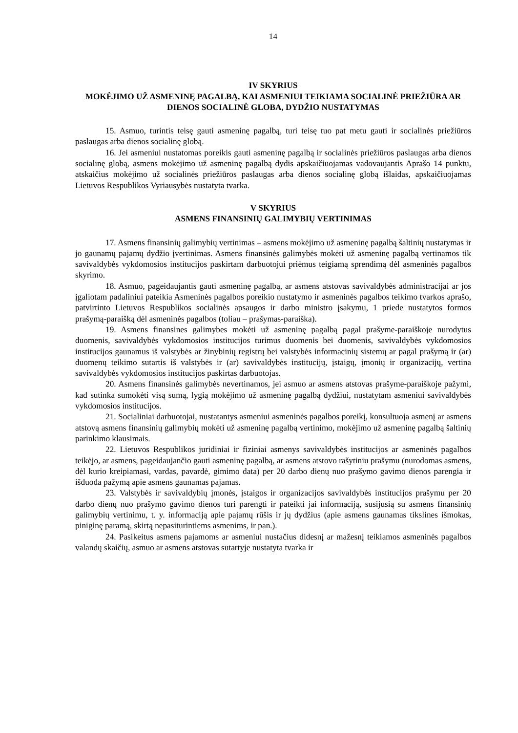14
IV SKYRIUS
MOKĖJIMO UŽ ASMENINĘ PAGALBĄ, KAI ASMENIUI TEIKIAMA SOCIALINĖ PRIEŽIŪRA AR DIENOS SOCIALINĖ GLOBA, DYDŽIO NUSTATYMAS
15. Asmuo, turintis teisę gauti asmeninę pagalbą, turi teisę tuo pat metu gauti ir socialinės priežiūros paslaugas arba dienos socialinę globą.
16. Jei asmeniui nustatomas poreikis gauti asmeninę pagalbą ir socialinės priežiūros paslaugas arba dienos socialinę globą, asmens mokėjimo už asmeninę pagalbą dydis apskaičiuojamas vadovaujantis Aprašo 14 punktu, atskaičius mokėjimo už socialinės priežiūros paslaugas arba dienos socialinę globą išlaidas, apskaičiuojamas Lietuvos Respublikos Vyriausybės nustatyta tvarka.
V SKYRIUS
ASMENS FINANSINIŲ GALIMYBIŲ VERTINIMAS
17. Asmens finansinių galimybių vertinimas – asmens mokėjimo už asmeninę pagalbą šaltinių nustatymas ir jo gaunamų pajamų dydžio įvertinimas. Asmens finansinės galimybės mokėti už asmeninę pagalbą vertinamos tik savivaldybės vykdomosios institucijos paskirtam darbuotojui priėmus teigiamą sprendimą dėl asmeninės pagalbos skyrimo.
18. Asmuo, pageidaujantis gauti asmeninę pagalbą, ar asmens atstovas savivaldybės administracijai ar jos įgaliotam padaliniui pateikia Asmeninės pagalbos poreikio nustatymo ir asmeninės pagalbos teikimo tvarkos aprašo, patvirtinto Lietuvos Respublikos socialinės apsaugos ir darbo ministro įsakymu, 1 priede nustatytos formos prašymą-paraišką dėl asmeninės pagalbos (toliau – prašymas-paraiška).
19. Asmens finansines galimybes mokėti už asmeninę pagalbą pagal prašyme-paraiškoje nurodytus duomenis, savivaldybės vykdomosios institucijos turimus duomenis bei duomenis, savivaldybės vykdomosios institucijos gaunamus iš valstybės ar žinybinių registrų bei valstybės informacinių sistemų ar pagal prašymą ir (ar) duomenų teikimo sutartis iš valstybės ir (ar) savivaldybės institucijų, įstaigų, įmonių ir organizacijų, vertina savivaldybės vykdomosios institucijos paskirtas darbuotojas.
20. Asmens finansinės galimybės nevertinamos, jei asmuo ar asmens atstovas prašyme-paraiškoje pažymi, kad sutinka sumokėti visą sumą, lygią mokėjimo už asmeninę pagalbą dydžiui, nustatytam asmeniui savivaldybės vykdomosios institucijos.
21. Socialiniai darbuotojai, nustatantys asmeniui asmeninės pagalbos poreikį, konsultuoja asmenį ar asmens atstovą asmens finansinių galimybių mokėti už asmeninę pagalbą vertinimo, mokėjimo už asmeninę pagalbą šaltinių parinkimo klausimais.
22. Lietuvos Respublikos juridiniai ir fiziniai asmenys savivaldybės institucijos ar asmeninės pagalbos teikėjo, ar asmens, pageidaujančio gauti asmeninę pagalbą, ar asmens atstovo rašytiniu prašymu (nurodomas asmens, dėl kurio kreipiamasi, vardas, pavardė, gimimo data) per 20 darbo dienų nuo prašymo gavimo dienos parengia ir išduoda pažymą apie asmens gaunamas pajamas.
23. Valstybės ir savivaldybių įmonės, įstaigos ir organizacijos savivaldybės institucijos prašymu per 20 darbo dienų nuo prašymo gavimo dienos turi parengti ir pateikti jai informaciją, susijusią su asmens finansinių galimybių vertinimu, t. y. informaciją apie pajamų rūšis ir jų dydžius (apie asmens gaunamas tikslines išmokas, piniginę paramą, skirtą nepasiturintiems asmenims, ir pan.).
24. Pasikeitus asmens pajamoms ar asmeniui nustačius didesnį ar mažesnį teikiamos asmeninės pagalbos valandų skaičių, asmuo ar asmens atstovas sutartyje nustatyta tvarka ir